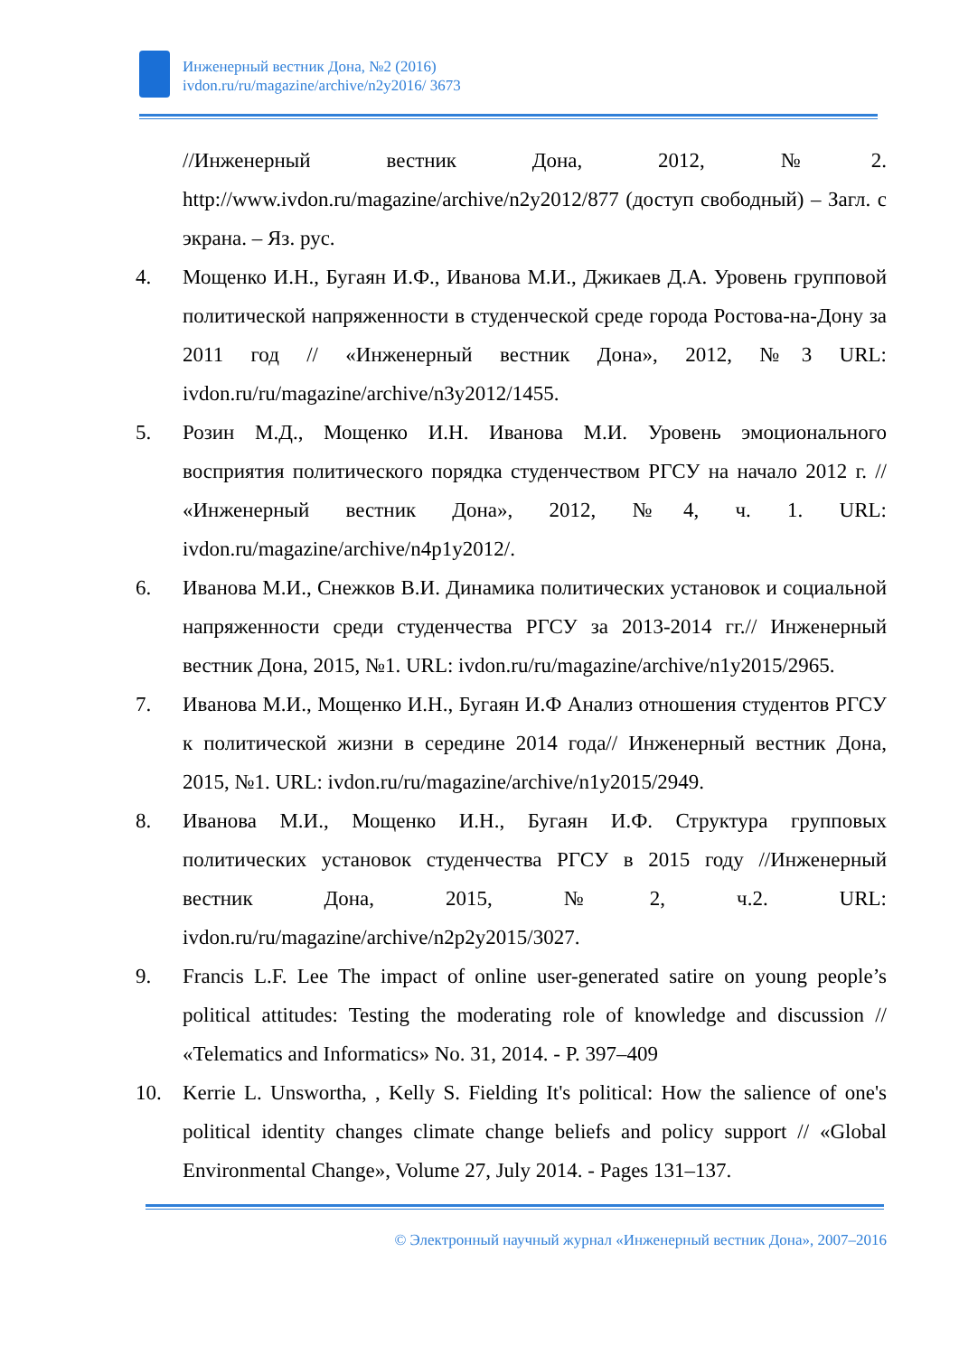Инженерный вестник Дона, №2 (2016)
ivdon.ru/ru/magazine/archive/n2y2016/ 3673
//Инженерный вестник Дона, 2012, №2. http://www.ivdon.ru/magazine/archive/n2y2012/877 (доступ свободный) – Загл. с экрана. – Яз. рус.
4. Мощенко И.Н., Бугаян И.Ф., Иванова М.И., Джикаев Д.А. Уровень групповой политической напряженности в студенческой среде города Ростова-на-Дону за 2011 год // «Инженерный вестник Дона», 2012, №3 URL: ivdon.ru/ru/magazine/archive/n3y2012/1455.
5. Розин М.Д., Мощенко И.Н. Иванова М.И. Уровень эмоционального восприятия политического порядка студенчеством РГСУ на начало 2012 г. // «Инженерный вестник Дона», 2012, №4, ч. 1. URL: ivdon.ru/magazine/archive/n4p1y2012/.
6. Иванова М.И., Снежков В.И. Динамика политических установок и социальной напряженности среди студенчества РГСУ за 2013-2014 гг.// Инженерный вестник Дона, 2015, №1. URL: ivdon.ru/ru/magazine/archive/n1y2015/2965.
7. Иванова М.И., Мощенко И.Н., Бугаян И.Ф Анализ отношения студентов РГСУ к политической жизни в середине 2014 года// Инженерный вестник Дона, 2015, №1. URL: ivdon.ru/ru/magazine/archive/n1y2015/2949.
8. Иванова М.И., Мощенко И.Н., Бугаян И.Ф. Структура групповых политических установок студенчества РГСУ в 2015 году //Инженерный вестник Дона, 2015, №2, ч.2. URL: ivdon.ru/ru/magazine/archive/n2p2y2015/3027.
9. Francis L.F. Lee The impact of online user-generated satire on young people’s political attitudes: Testing the moderating role of knowledge and discussion // «Telematics and Informatics» No. 31, 2014. - P. 397–409
10. Kerrie L. Unswortha, , Kelly S. Fielding It's political: How the salience of one's political identity changes climate change beliefs and policy support // «Global Environmental Change», Volume 27, July 2014. - Pages 131–137.
© Электронный научный журнал «Инженерный вестник Дона», 2007–2016